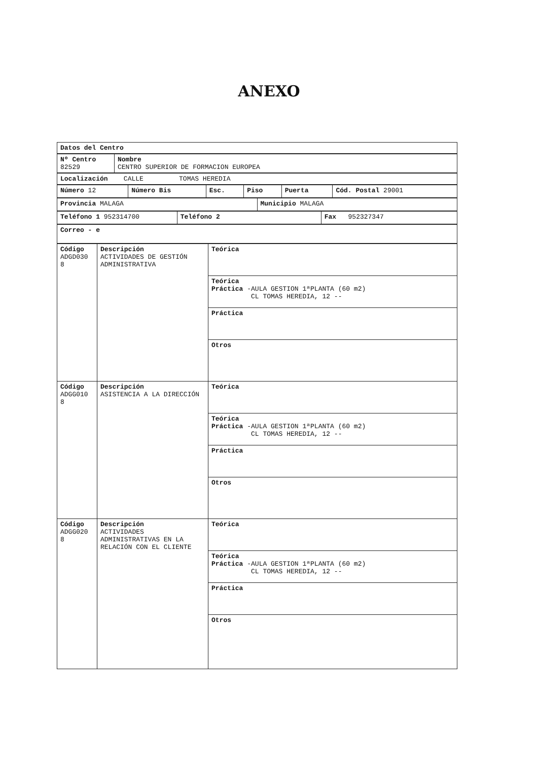ANEXO
| Datos del Centro |
| Nº Centro 82529 | Nombre CENTRO SUPERIOR DE FORMACION EUROPEA |
| Localización CALLE TOMAS HEREDIA |
| Número 12 | Número Bis | Esc. | Piso | Puerta | Cód. Postal 29001 |
| Provincia MALAGA | Municipio MALAGA |
| Teléfono 1 952314700 | Teléfono 2 | Fax 952327347 |
| Correo - e |
| Código ADGD030 8 | Descripción ACTIVIDADES DE GESTIÓN ADMINISTRATIVA | Teórica |
| | | Teórica Práctica -AULA GESTION 1ªPLANTA (60 m2) CL TOMAS HEREDIA, 12 -- |
| | | Práctica |
| | | Otros |
| Código ADGG010 8 | Descripción ASISTENCIA A LA DIRECCIÓN | Teórica |
| | | Teórica Práctica -AULA GESTION 1ªPLANTA (60 m2) CL TOMAS HEREDIA, 12 -- |
| | | Práctica |
| | | Otros |
| Código ADGG020 8 | Descripción ACTIVIDADES ADMINISTRATIVAS EN LA RELACIÓN CON EL CLIENTE | Teórica |
| | | Teórica Práctica -AULA GESTION 1ªPLANTA (60 m2) CL TOMAS HEREDIA, 12 -- |
| | | Práctica |
| | | Otros |